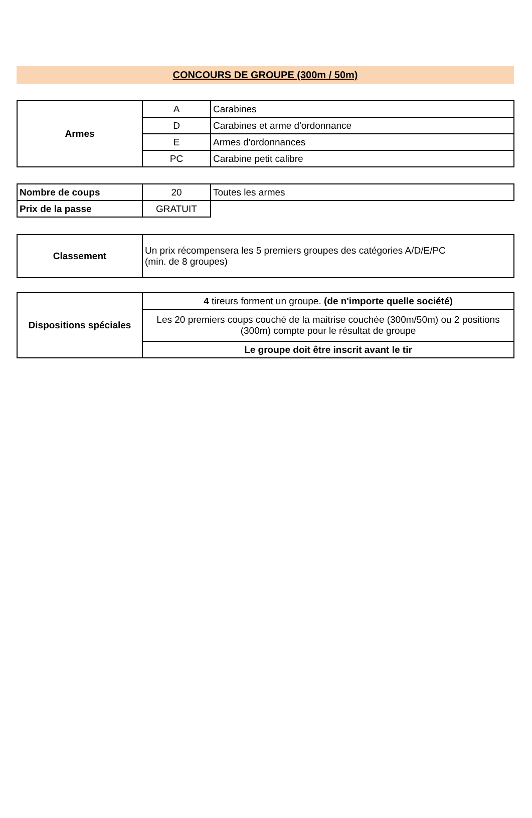CONCOURS DE GROUPE (300m / 50m)
| Armes | A | Carabines |
| | D | Carabines et arme d'ordonnance |
| | E | Armes d'ordonnances |
| | PC | Carabine petit calibre |
| Nombre de coups | 20 | Toutes les armes |
| Prix de la passe | GRATUIT | |
| Classement | Un prix récompensera les 5 premiers groupes des catégories A/D/E/PC (min. de 8 groupes) |
| Dispositions spéciales | 4 tireurs forment un groupe. (de n'importe quelle société) |
| | Les 20 premiers coups couché de la maitrise couchée (300m/50m) ou 2 positions (300m) compte pour le résultat de groupe |
| | Le groupe doit être inscrit avant le tir |